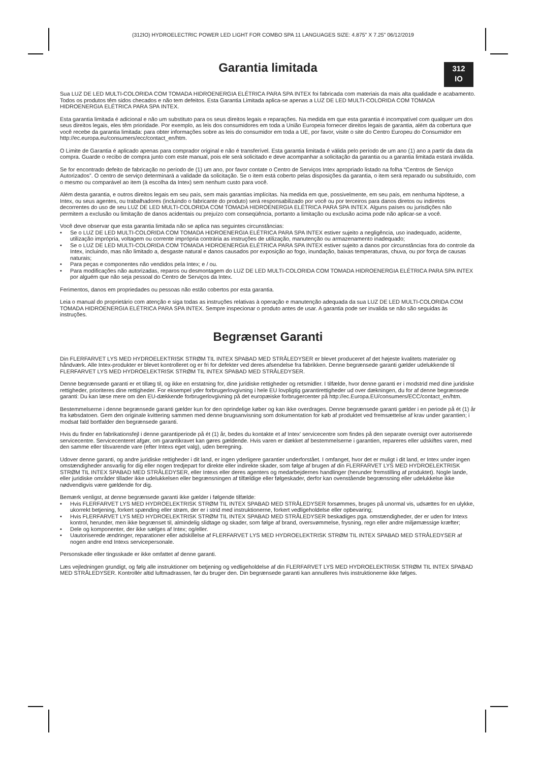(312IO) HYDROELECTRIC POWER LED LIGHT FOR COMBO SPA 11 LANGUAGES SIZE: 4.875" X 7.25" 06/12/2019
312
IO
Garantia limitada
Sua LUZ DE LED MULTI-COLORIDA COM TOMADA HIDROENERGIA ELÉTRICA PARA SPA INTEX foi fabricada com materiais da mais alta qualidade e acabamento. Todos os produtos têm sidos checados e não tem defeitos. Esta Garantia Limitada aplica-se apenas a LUZ DE LED MULTI-COLORIDA COM TOMADA HIDROENERGIA ELÉTRICA PARA SPA INTEX.
Esta garantia limitada é adicional e não um substituto para os seus direitos legais e reparações. Na medida em que esta garantia é incompatível com qualquer um dos seus direitos legais, eles têm prioridade. Por exemplo, as leis dos consumidores em toda a União Europeia fornecer direitos legais de garantia, além da cobertura que você recebe da garantia limitada: para obter informações sobre as leis do consumidor em toda a UE, por favor, visite o site do Centro Europeu do Consumidor em http://ec.europa.eu/consumers/ecc/contact_en/htm.
O Limite de Garantia é aplicado apenas para comprador original e não é transferível. Esta garantia limitada é válida pelo período de um ano (1) ano a partir da data da compra. Guarde o recibo de compra junto com este manual, pois ele será solicitado e deve acompanhar a solicitação da garantia ou a garantia limitada estará inválida.
Se for encontrado defeito de fabricação no período de (1) um ano, por favor contate o Centro de Serviços Intex apropriado listado na folha “Centros de Serviço Autorizados”. O centro de serviço determinará a validade da solicitação. Se o item está coberto pelas disposições da garantia, o item será reparado ou substituído, com o mesmo ou comparável ao item (à escolha da Intex) sem nenhum custo para você.
Além desta garantia, e outros direitos legais em seu país, sem mais garantias implícitas. Na medida em que, possivelmente, em seu país, em nenhuma hipótese, a Intex, ou seus agentes, ou trabalhadores (incluindo o fabricante do produto) será responsabilizado por você ou por terceiros para danos diretos ou indiretos decorrentes do uso de seu LUZ DE LED MULTI-COLORIDA COM TOMADA HIDROENERGIA ELÉTRICA PARA SPA INTEX. Alguns países ou jurisdições não permitem a exclusão ou limitação de danos acidentais ou prejuízo com conseqüência, portanto a limitação ou exclusão acima pode não aplicar-se a você.
Você deve observar que esta garantia limitada não se aplica nas seguintes circunstâncias:
• Se o LUZ DE LED MULTI-COLORIDA COM TOMADA HIDROENERGIA ELÉTRICA PARA SPA INTEX estiver sujeito a negligência, uso inadequado, acidente, utilização imprópria, voltagem ou corrente imprópria contrária as instruções de utilização, manutenção ou armazenamento inadequado;
• Se o LUZ DE LED MULTI-COLORIDA COM TOMADA HIDROENERGIA ELÉTRICA PARA SPA INTEX estiver sujeito a danos por circunstâncias fora do controle da Intex, incluindo, mas não limitado a, desgaste natural e danos causados por exposição ao fogo, inundação, baixas temperaturas, chuva, ou por força de causas naturais;
• Para peças e componentes não vendidos pela Intex; e / ou.
• Para modificações não autorizadas, reparos ou desmontagem do LUZ DE LED MULTI-COLORIDA COM TOMADA HIDROENERGIA ELÉTRICA PARA SPA INTEX por alguém que não seja pessoal do Centro de Serviços da Intex.
Ferimentos, danos em propriedades ou pessoas não estão cobertos por esta garantia.
Leia o manual do proprietário com atenção e siga todas as instruções relativas à operação e manutenção adequada da sua LUZ DE LED MULTI-COLORIDA COM TOMADA HIDROENERGIA ELÉTRICA PARA SPA INTEX. Sempre inspecionar o produto antes de usar. A garantia pode ser invalida se não são seguidas às instruções.
Begrænset Garanti
Din FLERFARVET LYS MED HYDROELEKTRISK STRØM TIL INTEX SPABAD MED STRÅLEDYSER er blevet produceret af det højeste kvalitets materialer og håndværk. Alle Intex-produkter er blevet kontrolleret og er fri for defekter ved deres afsendelse fra fabrikken. Denne begrænsede garanti gælder udelukkende til FLERFARVET LYS MED HYDROELEKTRISK STRØM TIL INTEX SPABAD MED STRÅLEDYSER.
Denne begrænsede garanti er et tillæg til, og ikke en erstatning for, dine juridiske rettigheder og retsmidler. I tilfælde, hvor denne garanti er i modstrid med dine juridiske rettigheder, prioriteres dine rettigheder. For eksempel yder forbrugerlovgivning i hele EU lovpligtig garantirettigheder ud over dækningen, du for af denne begrænsede garanti: Du kan læse mere om den EU-dækkende forbrugerlovgivning på det europæiske forbrugercenter på http://ec.Europa.EU/consumers/ECC/contact_en/htm.
Bestemmelserne i denne begrænsede garanti gælder kun for den oprindelige køber og kan ikke overdrages. Denne begrænsede garanti gælder i en periode på ét (1) år fra købsdatoen. Gem den originale kvittering sammen med denne brugsanvisning som dokumentation for køb af produktet ved fremsættelse af krav under garantien; i modsat fald bortfalder den begrænsede garanti.
Hvis du finder en fabrikationsfejl i denne garantiperiode på ét (1) år, bedes du kontakte et af Intex' servicecentre som findes på den separate oversigt over autoriserede servicecentre. Servicecenteret afgør, om garantikravet kan gøres gældende. Hvis varen er dækket af bestemmelserne i garantien, repareres eller udskiftes varen, med den samme eller tilsvarende vare (efter Intexs eget valg), uden beregning.
Udover denne garanti, og andre juridiske rettigheder i dit land, er ingen yderligere garantier underforstået. I omfanget, hvor det er muligt i dit land, er Intex under ingen omstændigheder ansvarlig for dig eller nogen tredjepart for direkte eller indirekte skader, som følge af brugen af din FLERFARVET LYS MED HYDROELEKTRISK STRØM TIL INTEX SPABAD MED STRÅLEDYSER, eller Intexs eller deres agenters og medarbejdernes handlinger (herunder fremstilling af produktet). Nogle lande, eller juridiske områder tillader ikke udelukkelsen eller begrænsningen af tilfældige eller følgeskader, derfor kan ovenstående begrænsning eller udelukkelse ikke nødvendigvis være gældende for dig.
Bemærk venligst, at denne begrænsede garanti ikke gælder i følgende tilfælde:
• Hvis FLERFARVET LYS MED HYDROELEKTRISK STRØM TIL INTEX SPABAD MED STRÅLEDYSER forsømmes, bruges på unormal vis, udsættes for en ulykke, ukorrekt betjening, forkert spænding eller strøm, der er i strid med instruktionerne, forkert vedligeholdelse eller opbevaring;
• Hvis FLERFARVET LYS MED HYDROELEKTRISK STRØM TIL INTEX SPABAD MED STRÅLEDYSER beskadiges pga. omstændigheder, der er uden for Intexs kontrol, herunder, men ikke begrænset til, almindelig slidtage og skader, som følge af brand, oversvømmelse, frysning, regn eller andre miljømæssige kræfter;
• Dele og komponenter, der ikke sælges af Intex; og/eller.
• Uautoriserede ændringer, reparationer eller adskillelse af FLERFARVET LYS MED HYDROELEKTRISK STRØM TIL INTEX SPABAD MED STRÅLEDYSER af nogen andre end Intexs servicepersonale.
Personskade eller tingsskade er ikke omfattet af denne garanti.
Læs vejledningen grundigt, og følg alle instruktioner om betjening og vedligeholdelse af din FLERFARVET LYS MED HYDROELEKTRISK STRØM TIL INTEX SPABAD MED STRÅLEDYSER. Kontrollér altid luftmadrassen, før du bruger den. Din begrænsede garanti kan annulleres hvis instruktionerne ikke følges.